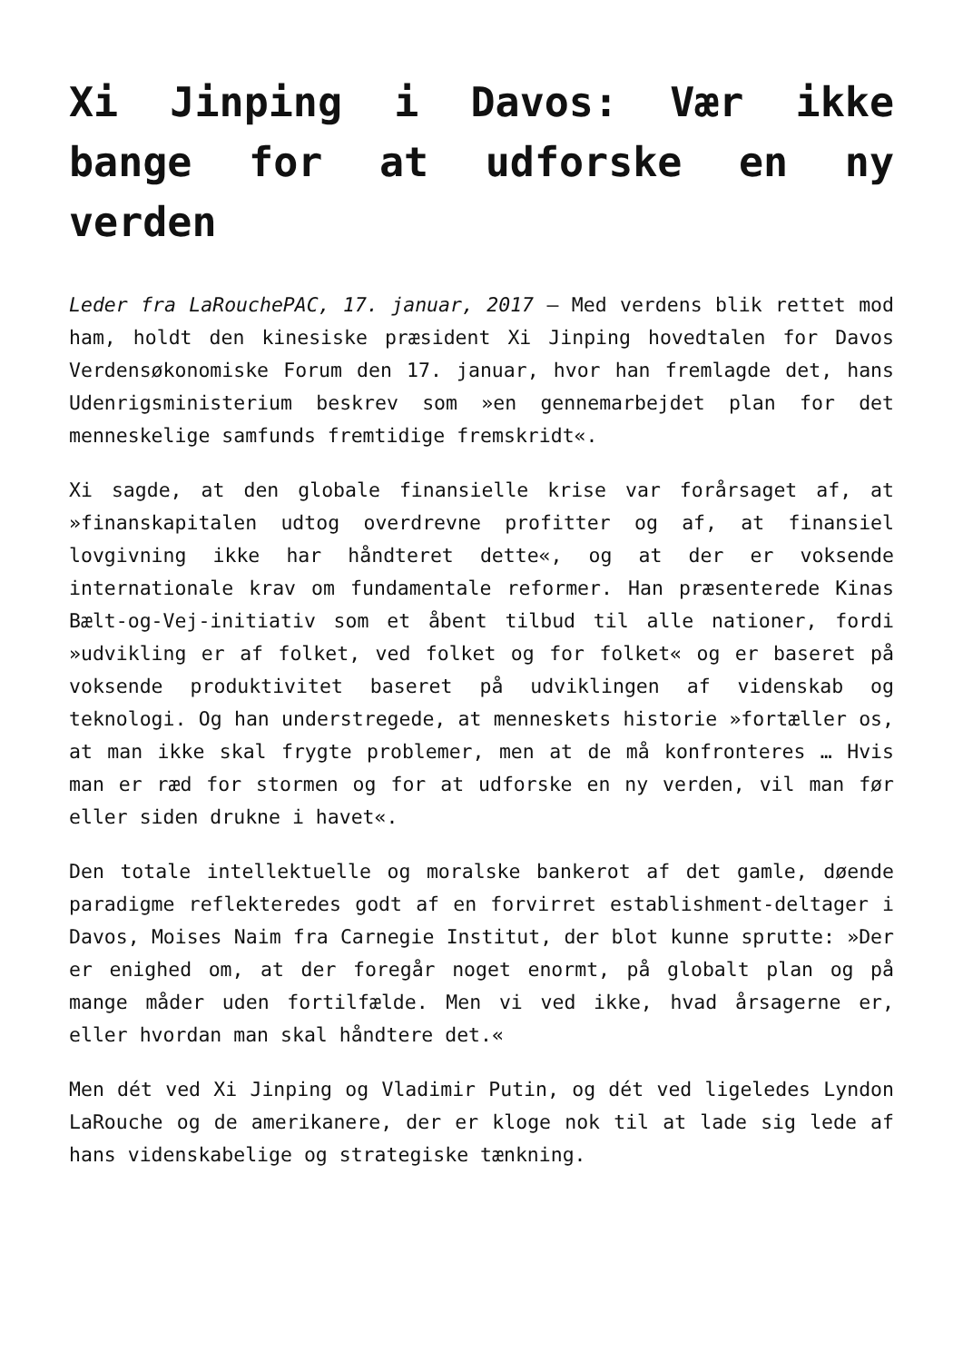Xi Jinping i Davos: Vær ikke bange for at udforske en ny verden
Leder fra LaRouchePAC, 17. januar, 2017 – Med verdens blik rettet mod ham, holdt den kinesiske præsident Xi Jinping hovedtalen for Davos Verdensøkonomiske Forum den 17. januar, hvor han fremlagde det, hans Udenrigsministerium beskrev som »en gennemarbejdet plan for det menneskelige samfunds fremtidige fremskridt«.
Xi sagde, at den globale finansielle krise var forårsaget af, at »finanskapitalen udtog overdrevne profitter og af, at finansiel lovgivning ikke har håndteret dette«, og at der er voksende internationale krav om fundamentale reformer. Han præsenterede Kinas Bælt-og-Vej-initiativ som et åbent tilbud til alle nationer, fordi »udvikling er af folket, ved folket og for folket« og er baseret på voksende produktivitet baseret på udviklingen af videnskab og teknologi. Og han understregede, at menneskets historie »fortæller os, at man ikke skal frygte problemer, men at de må konfronteres … Hvis man er ræd for stormen og for at udforske en ny verden, vil man før eller siden drukne i havet«.
Den totale intellektuelle og moralske bankerot af det gamle, døende paradigme reflekteredes godt af en forvirret establishment-deltager i Davos, Moises Naim fra Carnegie Institut, der blot kunne sprutte: »Der er enighed om, at der foregår noget enormt, på globalt plan og på mange måder uden fortilfælde. Men vi ved ikke, hvad årsagerne er, eller hvordan man skal håndtere det.«
Men dét ved Xi Jinping og Vladimir Putin, og dét ved ligeledes Lyndon LaRouche og de amerikanere, der er kloge nok til at lade sig lede af hans videnskabelige og strategiske tænkning.